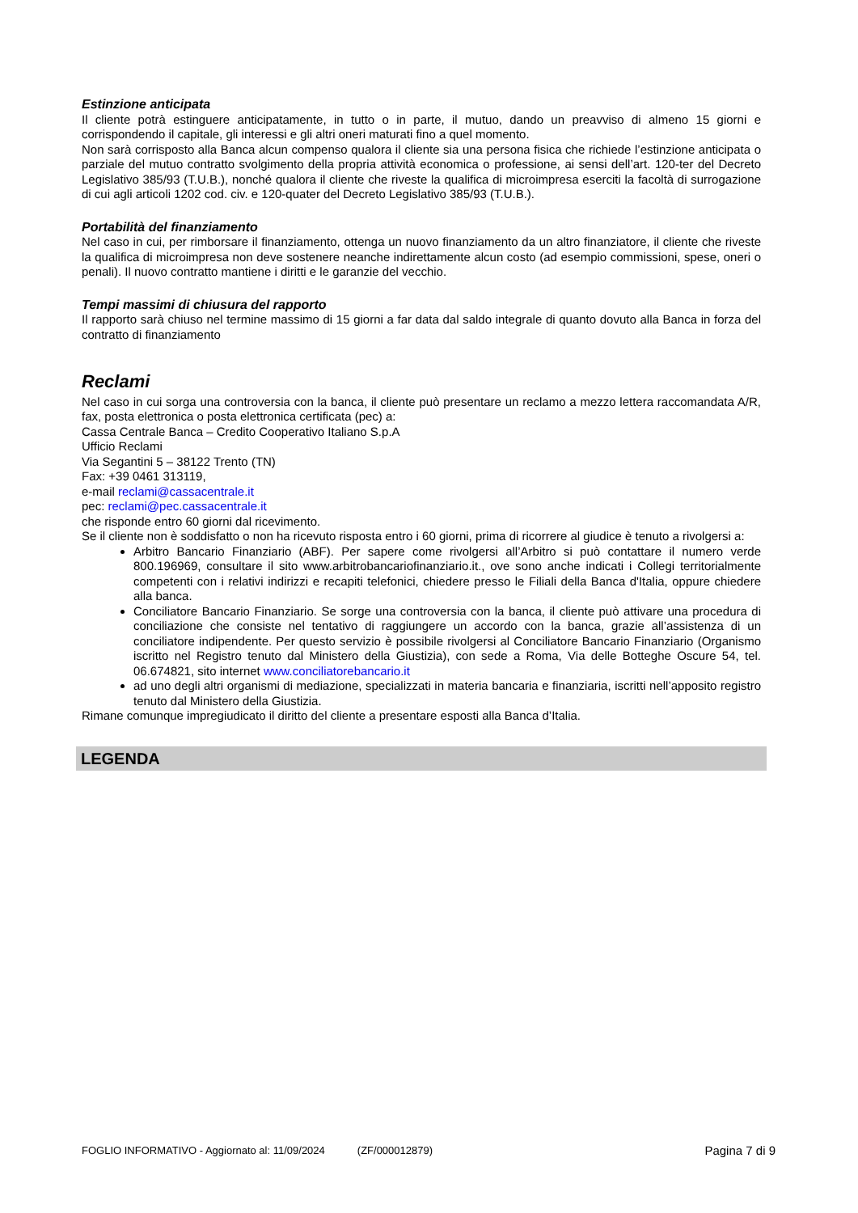Estinzione anticipata
Il cliente potrà estinguere anticipatamente, in tutto o in parte, il mutuo, dando un preavviso di almeno 15 giorni e corrispondendo il capitale, gli interessi e gli altri oneri maturati fino a quel momento.
Non sarà corrisposto alla Banca alcun compenso qualora il cliente sia una persona fisica che richiede l’estinzione anticipata o parziale del mutuo contratto svolgimento della propria attività economica o professione, ai sensi dell’art. 120-ter del Decreto Legislativo 385/93 (T.U.B.), nonché qualora il cliente che riveste la qualifica di microimpresa eserciti la facoltà di surrogazione di cui agli articoli 1202 cod. civ. e 120-quater del Decreto Legislativo 385/93 (T.U.B.).
Portabilità del finanziamento
Nel caso in cui, per rimborsare il finanziamento, ottenga un nuovo finanziamento da un altro finanziatore, il cliente che riveste la qualifica di microimpresa non deve sostenere neanche indirettamente alcun costo (ad esempio commissioni, spese, oneri o penali). Il nuovo contratto mantiene i diritti e le garanzie del vecchio.
Tempi massimi di chiusura del rapporto
Il rapporto sarà chiuso nel termine massimo di 15 giorni a far data dal saldo integrale di quanto dovuto alla Banca in forza del contratto di finanziamento
Reclami
Nel caso in cui sorga una controversia con la banca, il cliente può presentare un reclamo a mezzo lettera raccomandata A/R, fax, posta elettronica o posta elettronica certificata (pec) a:
Cassa Centrale Banca – Credito Cooperativo Italiano S.p.A
Ufficio Reclami
Via Segantini 5 – 38122 Trento (TN)
Fax: +39 0461 313119,
e-mail reclami@cassacentrale.it
pec: reclami@pec.cassacentrale.it
che risponde entro 60 giorni dal ricevimento.
Se il cliente non è soddisfatto o non ha ricevuto risposta entro i 60 giorni, prima di ricorrere al giudice è tenuto a rivolgersi a:
Arbitro Bancario Finanziario (ABF). Per sapere come rivolgersi all’Arbitro si può contattare il numero verde 800.196969, consultare il sito www.arbitrobancariofinanziario.it., ove sono anche indicati i Collegi territorialmente competenti con i relativi indirizzi e recapiti telefonici, chiedere presso le Filiali della Banca d'Italia, oppure chiedere alla banca.
Conciliatore Bancario Finanziario. Se sorge una controversia con la banca, il cliente può attivare una procedura di conciliazione che consiste nel tentativo di raggiungere un accordo con la banca, grazie all’assistenza di un conciliatore indipendente. Per questo servizio è possibile rivolgersi al Conciliatore Bancario Finanziario (Organismo iscritto nel Registro tenuto dal Ministero della Giustizia), con sede a Roma, Via delle Botteghe Oscure 54, tel. 06.674821, sito internet www.conciliatorebancario.it
ad uno degli altri organismi di mediazione, specializzati in materia bancaria e finanziaria, iscritti nell’apposito registro tenuto dal Ministero della Giustizia.
Rimane comunque impregiudicato il diritto del cliente a presentare esposti alla Banca d’Italia.
LEGENDA
FOGLIO INFORMATIVO - Aggiornato al: 11/09/2024 (ZF/000012879) Pagina 7 di 9